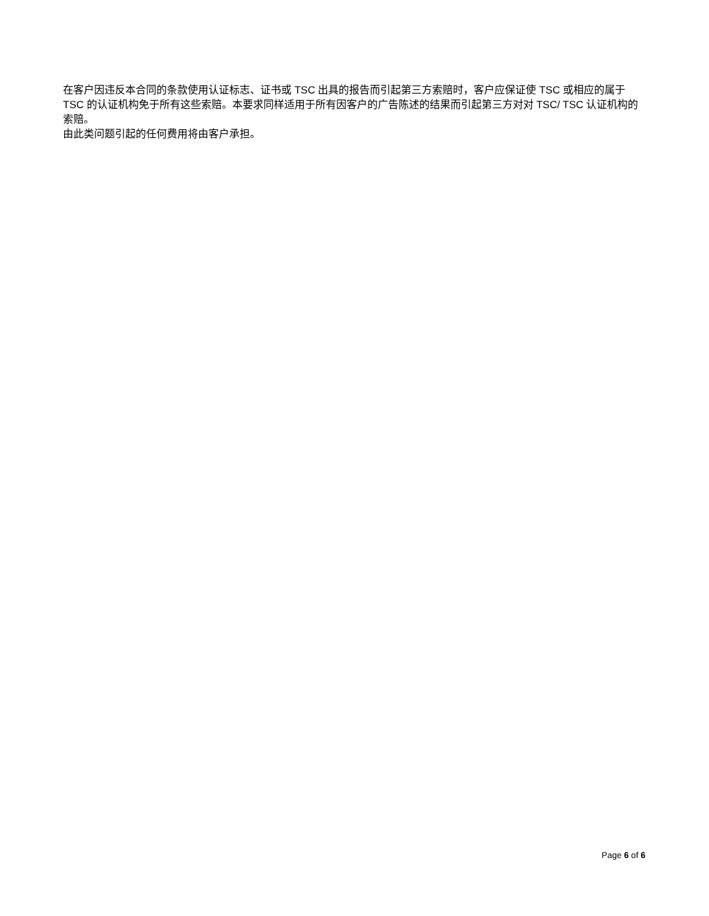在客户因违反本合同的条款使用认证标志、证书或 TSC 出具的报告而引起第三方索赔时，客户应保证使 TSC 或相应的属于 TSC 的认证机构免于所有这些索赔。本要求同样适用于所有因客户的广告陈述的结果而引起第三方对对 TSC/ TSC 认证机构的索赔。
由此类问题引起的任何费用将由客户承担。
Page 6 of 6